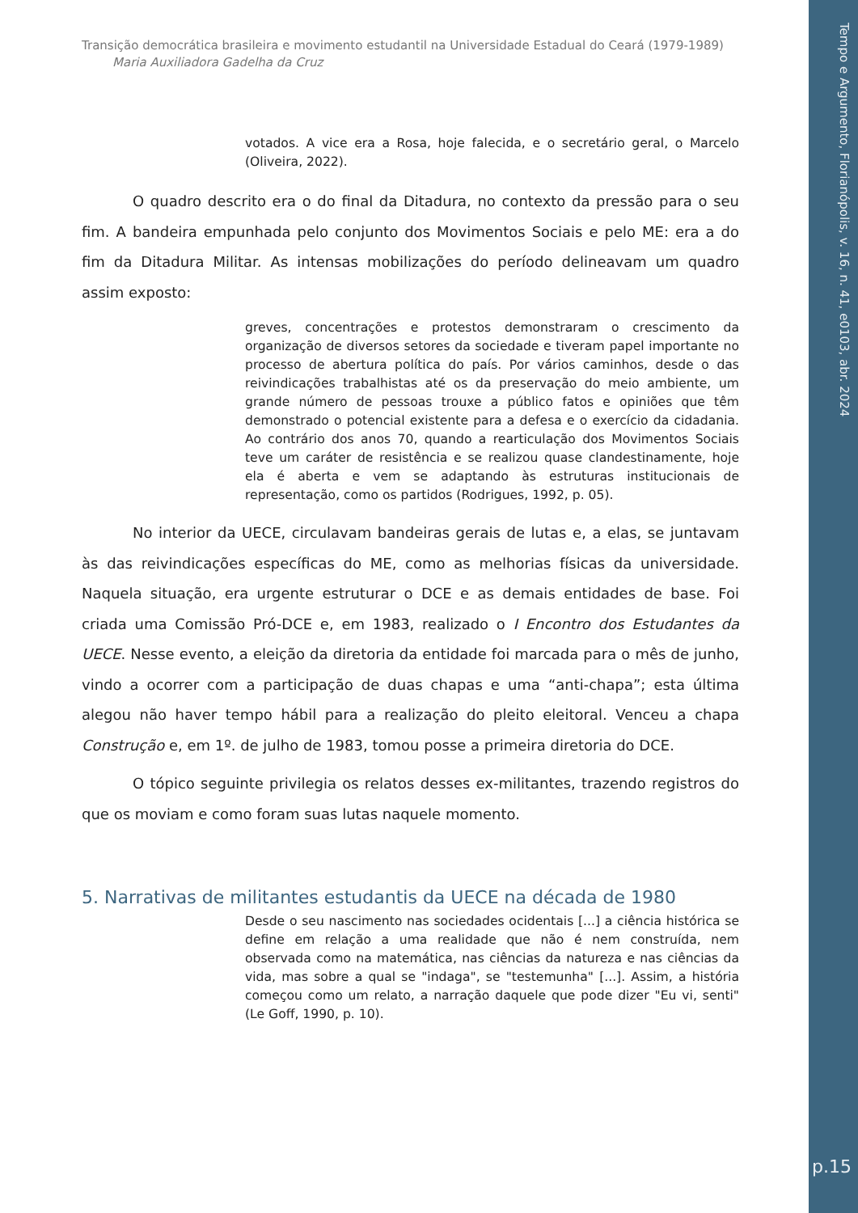Tempo e Argumento, Florianópolis, v. 16, n. 41, e0103, abr. 2024
p.15
Transição democrática brasileira e movimento estudantil na Universidade Estadual do Ceará (1979-1989)
Maria Auxiliadora Gadelha da Cruz
votados. A vice era a Rosa, hoje falecida, e o secretário geral, o Marcelo (Oliveira, 2022).
O quadro descrito era o do final da Ditadura, no contexto da pressão para o seu fim. A bandeira empunhada pelo conjunto dos Movimentos Sociais e pelo ME: era a do fim da Ditadura Militar. As intensas mobilizações do período delineavam um quadro assim exposto:
greves, concentrações e protestos demonstraram o crescimento da organização de diversos setores da sociedade e tiveram papel importante no processo de abertura política do país. Por vários caminhos, desde o das reivindicações trabalhistas até os da preservação do meio ambiente, um grande número de pessoas trouxe a público fatos e opiniões que têm demonstrado o potencial existente para a defesa e o exercício da cidadania. Ao contrário dos anos 70, quando a rearticulação dos Movimentos Sociais teve um caráter de resistência e se realizou quase clandestinamente, hoje ela é aberta e vem se adaptando às estruturas institucionais de representação, como os partidos (Rodrigues, 1992, p. 05).
No interior da UECE, circulavam bandeiras gerais de lutas e, a elas, se juntavam às das reivindicações específicas do ME, como as melhorias físicas da universidade. Naquela situação, era urgente estruturar o DCE e as demais entidades de base. Foi criada uma Comissão Pró-DCE e, em 1983, realizado o I Encontro dos Estudantes da UECE. Nesse evento, a eleição da diretoria da entidade foi marcada para o mês de junho, vindo a ocorrer com a participação de duas chapas e uma “anti-chapa”; esta última alegou não haver tempo hábil para a realização do pleito eleitoral. Venceu a chapa Construção e, em 1º. de julho de 1983, tomou posse a primeira diretoria do DCE.
O tópico seguinte privilegia os relatos desses ex-militantes, trazendo registros do que os moviam e como foram suas lutas naquele momento.
5. Narrativas de militantes estudantis da UECE na década de 1980
Desde o seu nascimento nas sociedades ocidentais [...] a ciência histórica se define em relação a uma realidade que não é nem construída, nem observada como na matemática, nas ciências da natureza e nas ciências da vida, mas sobre a qual se "indaga", se "testemunha" [...]. Assim, a história começou como um relato, a narração daquele que pode dizer "Eu vi, senti" (Le Goff, 1990, p. 10).